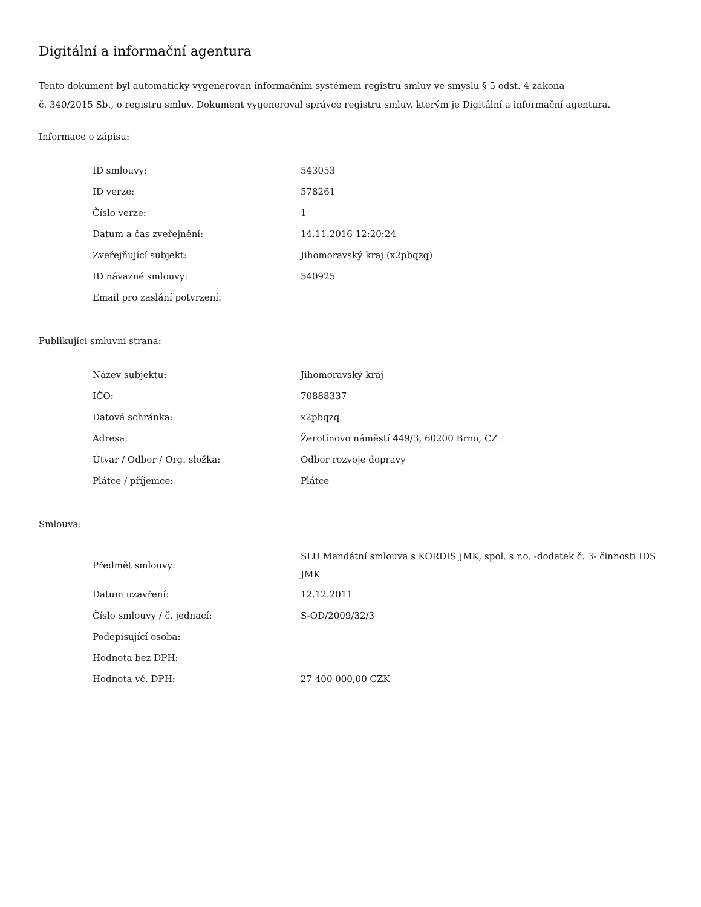Digitální a informační agentura
Tento dokument byl automaticky vygenerován informačním systémem registru smluv ve smyslu § 5 odst. 4 zákona
č. 340/2015 Sb., o registru smluv. Dokument vygeneroval správce registru smluv, kterým je Digitální a informační agentura.
Informace o zápisu:
| ID smlouvy: | 543053 |
| ID verze: | 578261 |
| Číslo verze: | 1 |
| Datum a čas zveřejnění: | 14.11.2016 12:20:24 |
| Zveřejňující subjekt: | Jihomoravský kraj (x2pbqzq) |
| ID návazné smlouvy: | 540925 |
| Email pro zaslání potvrzení: | |
Publikující smluvní strana:
| Název subjektu: | Jihomoravský kraj |
| IČO: | 70888337 |
| Datová schránka: | x2pbqzq |
| Adresa: | Žerotínovo náměstí 449/3, 60200 Brno, CZ |
| Útvar / Odbor / Org. složka: | Odbor rozvoje dopravy |
| Plátce / příjemce: | Plátce |
Smlouva:
| Předmět smlouvy: | SLU Mandátní smlouva s KORDIS JMK, spol. s r.o. -dodatek č. 3- činnosti IDS JMK |
| Datum uzavření: | 12.12.2011 |
| Číslo smlouvy / č. jednací: | S-OD/2009/32/3 |
| Podepisující osoba: | |
| Hodnota bez DPH: | |
| Hodnota vč. DPH: | 27 400 000,00 CZK |